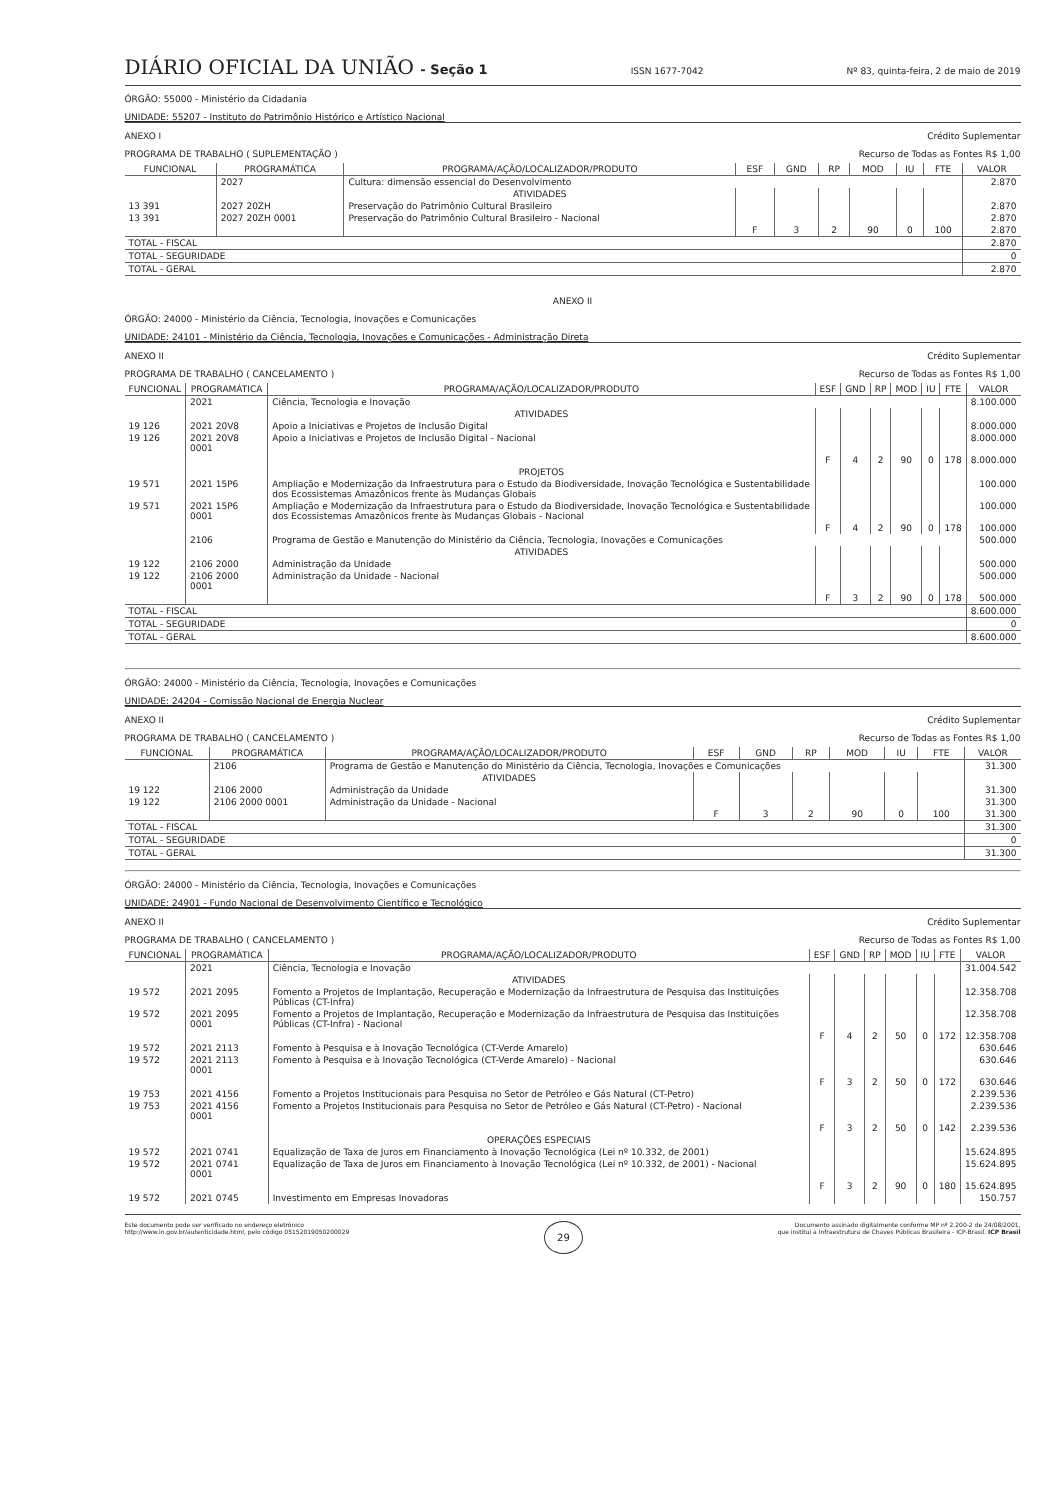DIÁRIO OFICIAL DA UNIÃO - Seção 1 ISSN 1677-7042 Nº 83, quinta-feira, 2 de maio de 2019
ÓRGÃO: 55000 - Ministério da Cidadania
UNIDADE: 55207 - Instituto do Patrimônio Histórico e Artístico Nacional
ANEXO I Crédito Suplementar
PROGRAMA DE TRABALHO ( SUPLEMENTAÇÃO ) Recurso de Todas as Fontes R$ 1,00
| FUNCIONAL | PROGRAMÁTICA | PROGRAMA/AÇÃO/LOCALIZADOR/PRODUTO | ESF | GND | RP | MOD | IU | FTE | VALOR |
| --- | --- | --- | --- | --- | --- | --- | --- | --- | --- |
| | 2027 | Cultura: dimensão essencial do Desenvolvimento | | | | | | | 2.870 |
| | | ATIVIDADES | | | | | | | |
| 13 391 | 2027 20ZH | Preservação do Patrimônio Cultural Brasileiro | | | | | | | 2.870 |
| 13 391 | 2027 20ZH 0001 | Preservação do Patrimônio Cultural Brasileiro - Nacional | | | | | | | 2.870 |
| | | | F | 3 | 2 | 90 | 0 | 100 | 2.870 |
| TOTAL - FISCAL | | | | | | | | | 2.870 |
| TOTAL - SEGURIDADE | | | | | | | | | 0 |
| TOTAL - GERAL | | | | | | | | | 2.870 |
ANEXO II
ÓRGÃO: 24000 - Ministério da Ciência, Tecnologia, Inovações e Comunicações
UNIDADE: 24101 - Ministério da Ciência, Tecnologia, Inovações e Comunicações - Administração Direta
ANEXO II Crédito Suplementar
PROGRAMA DE TRABALHO ( CANCELAMENTO ) Recurso de Todas as Fontes R$ 1,00
| FUNCIONAL | PROGRAMÁTICA | PROGRAMA/AÇÃO/LOCALIZADOR/PRODUTO | ESF | GND | RP | MOD | IU | FTE | VALOR |
| --- | --- | --- | --- | --- | --- | --- | --- | --- | --- |
| | 2021 | Ciência, Tecnologia e Inovação | | | | | | | 8.100.000 |
| | | ATIVIDADES | | | | | | | |
| 19 126 | 2021 20V8 | Apoio a Iniciativas e Projetos de Inclusão Digital | | | | | | | 8.000.000 |
| 19 126 | 2021 20V8 0001 | Apoio a Iniciativas e Projetos de Inclusão Digital - Nacional | | | | | | | 8.000.000 |
| | | | F | 4 | 2 | 90 | 0 | 178 | 8.000.000 |
| | | PROJETOS | | | | | | | |
| 19 571 | 2021 15P6 | Ampliação e Modernização da Infraestrutura para o Estudo da Biodiversidade, Inovação Tecnológica e Sustentabilidade dos Ecossistemas Amazônicos frente às Mudanças Globais | | | | | | | 100.000 |
| 19 571 | 2021 15P6 0001 | Ampliação e Modernização da Infraestrutura para o Estudo da Biodiversidade, Inovação Tecnológica e Sustentabilidade dos Ecossistemas Amazônicos frente às Mudanças Globais - Nacional | | | | | | | 100.000 |
| | | | F | 4 | 2 | 90 | 0 | 178 | 100.000 |
| | 2106 | Programa de Gestão e Manutenção do Ministério da Ciência, Tecnologia, Inovações e Comunicações | | | | | | | 500.000 |
| | | ATIVIDADES | | | | | | | |
| 19 122 | 2106 2000 | Administração da Unidade | | | | | | | 500.000 |
| 19 122 | 2106 2000 0001 | Administração da Unidade - Nacional | | | | | | | 500.000 |
| | | | F | 3 | 2 | 90 | 0 | 178 | 500.000 |
| TOTAL - FISCAL | | | | | | | | | 8.600.000 |
| TOTAL - SEGURIDADE | | | | | | | | | 0 |
| TOTAL - GERAL | | | | | | | | | 8.600.000 |
ÓRGÃO: 24000 - Ministério da Ciência, Tecnologia, Inovações e Comunicações
UNIDADE: 24204 - Comissão Nacional de Energia Nuclear
ANEXO II Crédito Suplementar
PROGRAMA DE TRABALHO ( CANCELAMENTO ) Recurso de Todas as Fontes R$ 1,00
| FUNCIONAL | PROGRAMÁTICA | PROGRAMA/AÇÃO/LOCALIZADOR/PRODUTO | ESF | GND | RP | MOD | IU | FTE | VALOR |
| --- | --- | --- | --- | --- | --- | --- | --- | --- | --- |
| | 2106 | Programa de Gestão e Manutenção do Ministério da Ciência, Tecnologia, Inovações e Comunicações | | | | | | | 31.300 |
| | | ATIVIDADES | | | | | | | |
| 19 122 | 2106 2000 | Administração da Unidade | | | | | | | 31.300 |
| 19 122 | 2106 2000 0001 | Administração da Unidade - Nacional | | | | | | | 31.300 |
| | | | F | 3 | 2 | 90 | 0 | 100 | 31.300 |
| TOTAL - FISCAL | | | | | | | | | 31.300 |
| TOTAL - SEGURIDADE | | | | | | | | | 0 |
| TOTAL - GERAL | | | | | | | | | 31.300 |
ÓRGÃO: 24000 - Ministério da Ciência, Tecnologia, Inovações e Comunicações
UNIDADE: 24901 - Fundo Nacional de Desenvolvimento Científico e Tecnológico
ANEXO II Crédito Suplementar
PROGRAMA DE TRABALHO ( CANCELAMENTO ) Recurso de Todas as Fontes R$ 1,00
| FUNCIONAL | PROGRAMÁTICA | PROGRAMA/AÇÃO/LOCALIZADOR/PRODUTO | ESF | GND | RP | MOD | IU | FTE | VALOR |
| --- | --- | --- | --- | --- | --- | --- | --- | --- | --- |
| | 2021 | Ciência, Tecnologia e Inovação | | | | | | | 31.004.542 |
| | | ATIVIDADES | | | | | | | |
| 19 572 | 2021 2095 | Fomento a Projetos de Implantação, Recuperação e Modernização da Infraestrutura de Pesquisa das Instituições Públicas (CT-Infra) | | | | | | | 12.358.708 |
| 19 572 | 2021 2095 0001 | Fomento a Projetos de Implantação, Recuperação e Modernização da Infraestrutura de Pesquisa das Instituições Públicas (CT-Infra) - Nacional | | | | | | | 12.358.708 |
| | | | F | 4 | 2 | 50 | 0 | 172 | 12.358.708 |
| 19 572 | 2021 2113 | Fomento à Pesquisa e à Inovação Tecnológica (CT-Verde Amarelo) | | | | | | | 630.646 |
| 19 572 | 2021 2113 0001 | Fomento à Pesquisa e à Inovação Tecnológica (CT-Verde Amarelo) - Nacional | | | | | | | 630.646 |
| | | | F | 3 | 2 | 50 | 0 | 172 | 630.646 |
| 19 753 | 2021 4156 | Fomento a Projetos Institucionais para Pesquisa no Setor de Petróleo e Gás Natural (CT-Petro) | | | | | | | 2.239.536 |
| 19 753 | 2021 4156 0001 | Fomento a Projetos Institucionais para Pesquisa no Setor de Petróleo e Gás Natural (CT-Petro) - Nacional | | | | | | | 2.239.536 |
| | | | F | 3 | 2 | 50 | 0 | 142 | 2.239.536 |
| | | OPERAÇÕES ESPECIAIS | | | | | | | |
| 19 572 | 2021 0741 | Equalização de Taxa de Juros em Financiamento à Inovação Tecnológica (Lei nº 10.332, de 2001) | | | | | | | 15.624.895 |
| 19 572 | 2021 0741 0001 | Equalização de Taxa de Juros em Financiamento à Inovação Tecnológica (Lei nº 10.332, de 2001) - Nacional | | | | | | | 15.624.895 |
| | | | F | 3 | 2 | 90 | 0 | 180 | 15.624.895 |
| 19 572 | 2021 0745 | Investimento em Empresas Inovadoras | | | | | | | 150.757 |
Este documento pode ser verificado no endereço eletrônico
http://www.in.gov.br/autenticidade.html, pelo código 05152019050200029 29 Documento assinado digitalmente conforme MP nº 2.200-2 de 24/08/2001,
que institui a Infraestrutura de Chaves Públicas Brasileira - ICP-Brasil. ICP Brasil